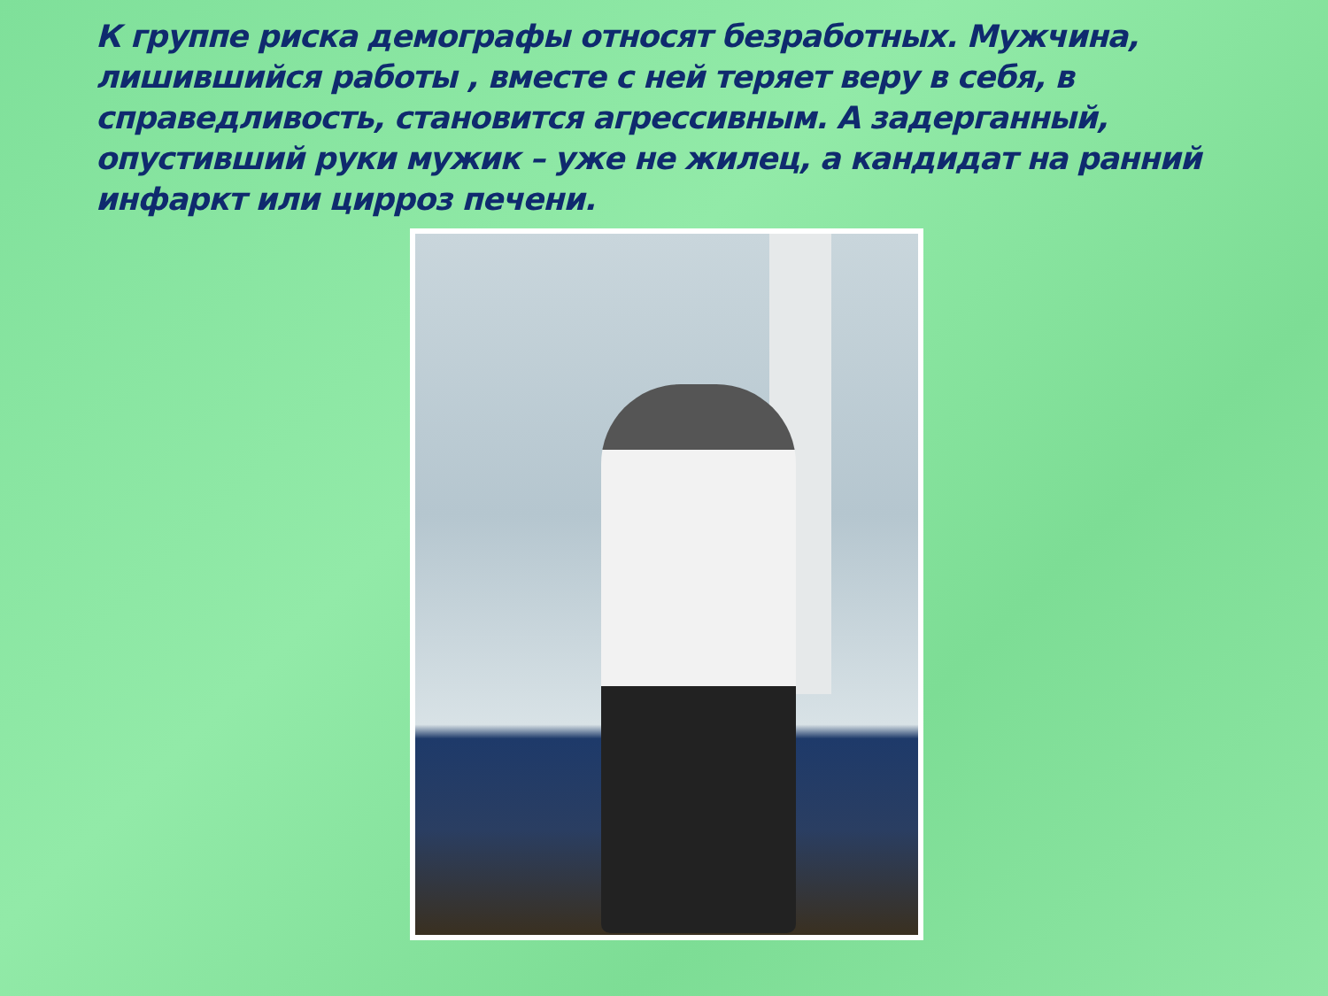К группе риска демографы относят безработных. Мужчина, лишившийся работы , вместе с ней теряет веру в себя, в справедливость, становится агрессивным. А задерганный, опустивший руки мужик – уже не жилец, а кандидат на ранний инфаркт или цирроз печени.